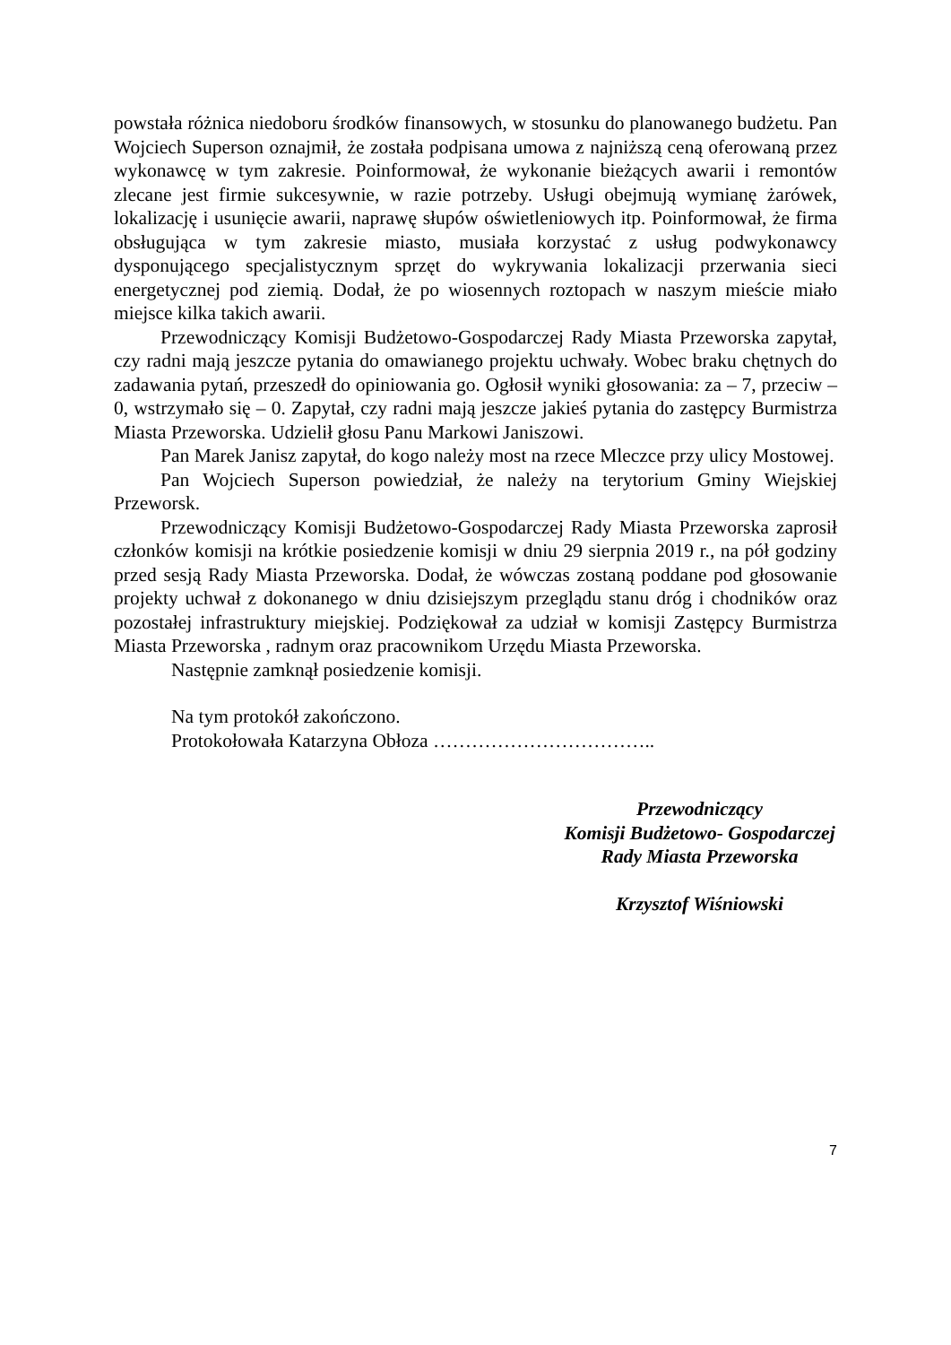powstała różnica niedoboru środków finansowych, w stosunku do planowanego budżetu. Pan Wojciech Superson oznajmił, że została podpisana umowa z najniższą ceną oferowaną przez wykonawcę w tym zakresie. Poinformował, że wykonanie bieżących awarii i remontów zlecane jest firmie sukcesywnie, w razie potrzeby. Usługi obejmują wymianę żarówek, lokalizację i usunięcie awarii, naprawę słupów oświetleniowych itp. Poinformował, że firma obsługująca w tym zakresie miasto, musiała korzystać z usług podwykonawcy dysponującego specjalistycznym sprzęt do wykrywania lokalizacji przerwania sieci energetycznej pod ziemią. Dodał, że po wiosennych roztopach w naszym mieście miało miejsce kilka takich awarii.
Przewodniczący Komisji Budżetowo-Gospodarczej Rady Miasta Przeworska zapytał, czy radni mają jeszcze pytania do omawianego projektu uchwały. Wobec braku chętnych do zadawania pytań, przeszedł do opiniowania go. Ogłosił wyniki głosowania: za – 7, przeciw – 0, wstrzymało się – 0. Zapytał, czy radni mają jeszcze jakieś pytania do zastępcy Burmistrza Miasta Przeworska. Udzielił głosu Panu Markowi Janiszowi.
Pan Marek Janisz zapytał, do kogo należy most na rzece Mleczce przy ulicy Mostowej.
Pan Wojciech Superson powiedział, że należy na terytorium Gminy Wiejskiej Przeworsk.
Przewodniczący Komisji Budżetowo-Gospodarczej Rady Miasta Przeworska zaprosił członków komisji na krótkie posiedzenie komisji w dniu 29 sierpnia 2019 r., na pół godziny przed sesją Rady Miasta Przeworska. Dodał, że wówczas zostaną poddane pod głosowanie projekty uchwał z dokonanego w dniu dzisiejszym przeglądu stanu dróg i chodników oraz pozostałej infrastruktury miejskiej. Podziękował za udział w komisji Zastępcy Burmistrza Miasta Przeworska , radnym oraz pracownikom Urzędu Miasta Przeworska.
Następnie zamknął posiedzenie komisji.
Na tym protokół zakończono.
Protokołowała Katarzyna Obłoza ……………………………..
Przewodniczący
Komisji Budżetowo- Gospodarczej
Rady Miasta Przeworska
Krzysztof Wiśniowski
7